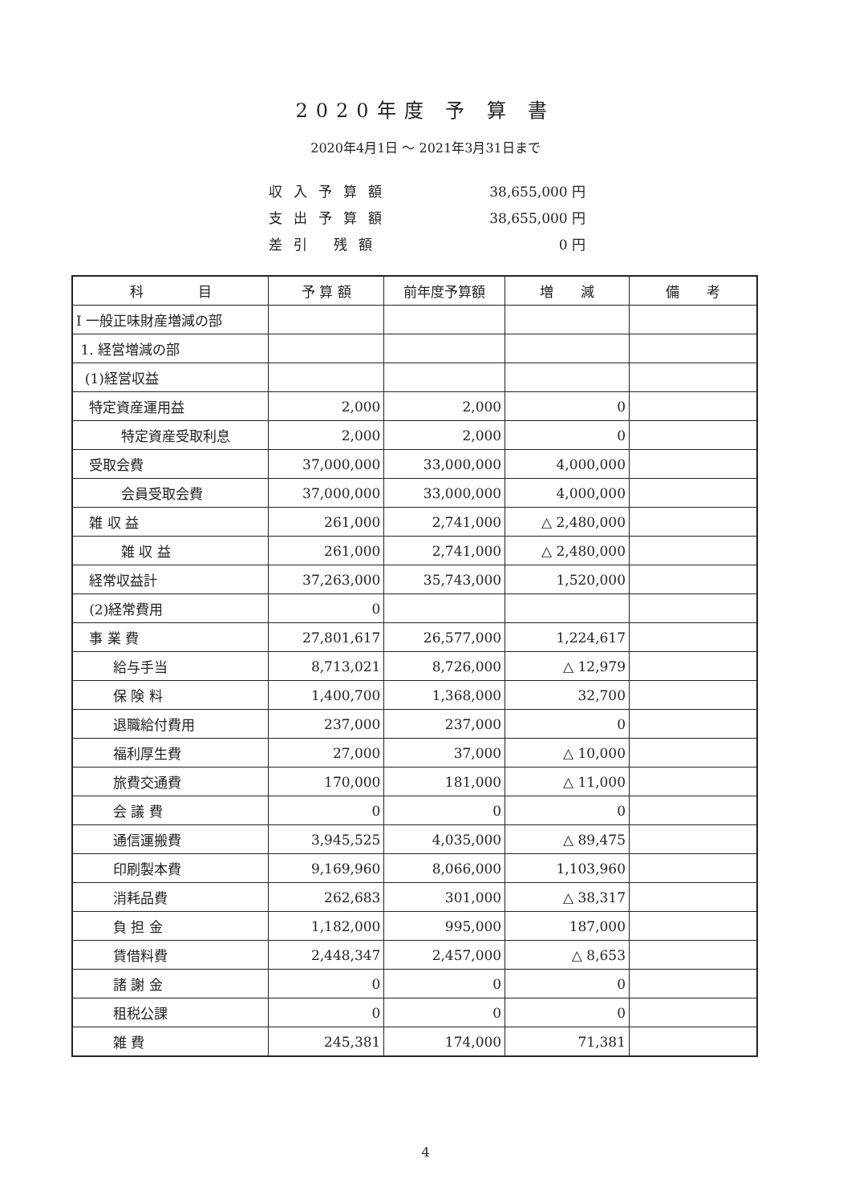2020年度 予 算 書
2020年4月1日 ～ 2021年3月31日まで
収入予算額 38,655,000 円
支出予算額 38,655,000 円
差引 残額 0 円
| 科 目 | 予 算 額 | 前年度予算額 | 増 減 | 備 考 |
| --- | --- | --- | --- | --- |
| Ⅰ 一般正味財産増減の部 | | | | |
| 1. 経営増減の部 | | | | |
| (1)経営収益 | | | | |
| 特定資産運用益 | 2,000 | 2,000 | 0 | |
| 特定資産受取利息 | 2,000 | 2,000 | 0 | |
| 受取会費 | 37,000,000 | 33,000,000 | 4,000,000 | |
| 会員受取会費 | 37,000,000 | 33,000,000 | 4,000,000 | |
| 雑 収 益 | 261,000 | 2,741,000 | △ 2,480,000 | |
| 雑 収 益 | 261,000 | 2,741,000 | △ 2,480,000 | |
| 経常収益計 | 37,263,000 | 35,743,000 | 1,520,000 | |
| (2)経常費用 | 0 | | | |
| 事 業 費 | 27,801,617 | 26,577,000 | 1,224,617 | |
| 給与手当 | 8,713,021 | 8,726,000 | △ 12,979 | |
| 保 険 料 | 1,400,700 | 1,368,000 | 32,700 | |
| 退職給付費用 | 237,000 | 237,000 | 0 | |
| 福利厚生費 | 27,000 | 37,000 | △ 10,000 | |
| 旅費交通費 | 170,000 | 181,000 | △ 11,000 | |
| 会 議 費 | 0 | 0 | 0 | |
| 通信運搬費 | 3,945,525 | 4,035,000 | △ 89,475 | |
| 印刷製本費 | 9,169,960 | 8,066,000 | 1,103,960 | |
| 消耗品費 | 262,683 | 301,000 | △ 38,317 | |
| 負 担 金 | 1,182,000 | 995,000 | 187,000 | |
| 賃借料費 | 2,448,347 | 2,457,000 | △ 8,653 | |
| 諸 謝 金 | 0 | 0 | 0 | |
| 租税公課 | 0 | 0 | 0 | |
| 雑 費 | 245,381 | 174,000 | 71,381 | |
4